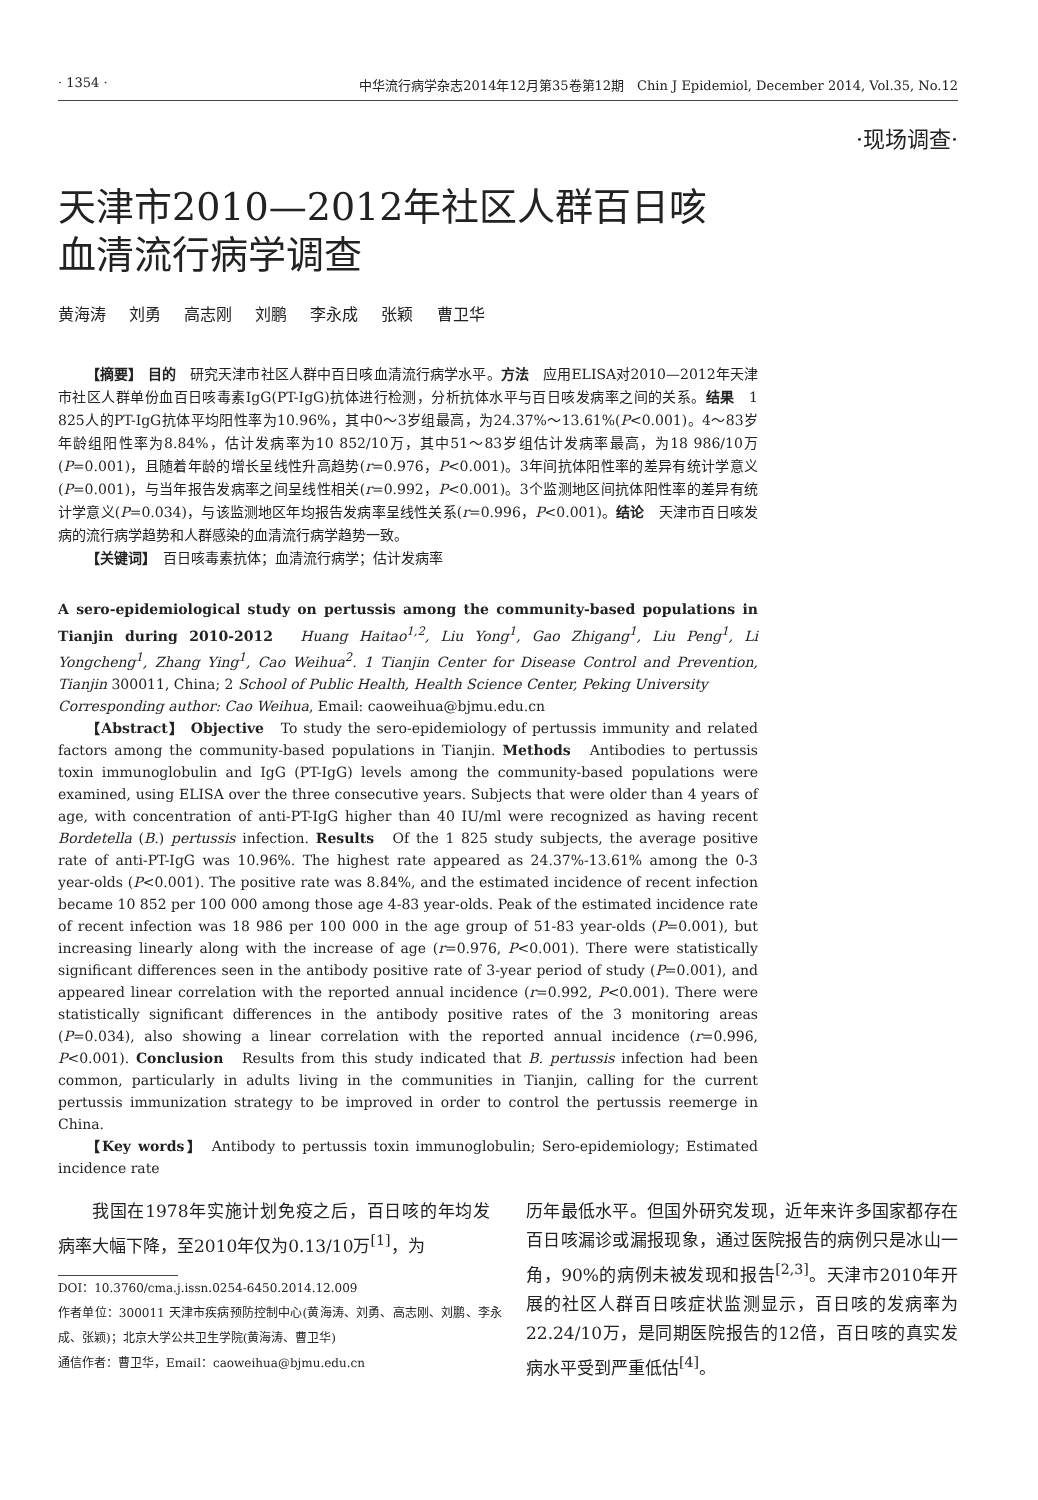· 1354 · 中华流行病学杂志2014年12月第35卷第12期　Chin J Epidemiol, December 2014, Vol.35, No.12
·现场调查·
天津市2010—2012年社区人群百日咳
血清流行病学调查
黄海涛 刘勇 高志刚 刘鹏 李永成 张颖 曹卫华
【摘要】 目的　研究天津市社区人群中百日咳血清流行病学水平。方法　应用ELISA对2010—2012年天津市社区人群单份血百日咳毒素IgG(PT-IgG)抗体进行检测，分析抗体水平与百日咳发病率之间的关系。结果　1 825人的PT-IgG抗体平均阳性率为10.96%，其中0～3岁组最高，为24.37%～13.61%(P<0.001)。4～83岁年龄组阳性率为8.84%，估计发病率为10 852/10万，其中51～83岁组估计发病率最高，为18 986/10万(P=0.001)，且随着年龄的增长呈线性升高趋势(r=0.976，P<0.001)。3年间抗体阳性率的差异有统计学意义(P=0.001)，与当年报告发病率之间呈线性相关(r=0.992，P<0.001)。3个监测地区间抗体阳性率的差异有统计学意义(P=0.034)，与该监测地区年均报告发病率呈线性关系(r=0.996，P<0.001)。结论　天津市百日咳发病的流行病学趋势和人群感染的血清流行病学趋势一致。
【关键词】　百日咳毒素抗体；血清流行病学；估计发病率
A sero-epidemiological study on pertussis among the community-based populations in Tianjin during 2010-2012　Huang Haitao<sup>1,2</sup>, Liu Yong<sup>1</sup>, Gao Zhigang<sup>1</sup>, Liu Peng<sup>1</sup>, Li Yongcheng<sup>1</sup>, Zhang Ying<sup>1</sup>, Cao Weihua<sup>2</sup>. 1 Tianjin Center for Disease Control and Prevention, Tianjin 300011, China; 2 School of Public Health, Health Science Center, Peking University
Corresponding author: Cao Weihua, Email: caoweihua@bjmu.edu.cn
【Abstract】 Objective　To study the sero-epidemiology of pertussis immunity and related factors among the community-based populations in Tianjin. Methods　Antibodies to pertussis toxin immunoglobulin and IgG (PT-IgG) levels among the community-based populations were examined, using ELISA over the three consecutive years. Subjects that were older than 4 years of age, with concentration of anti-PT-IgG higher than 40 IU/ml were recognized as having recent Bordetella (B.) pertussis infection. Results　Of the 1 825 study subjects, the average positive rate of anti-PT-IgG was 10.96%. The highest rate appeared as 24.37%-13.61% among the 0-3 year-olds (P<0.001). The positive rate was 8.84%, and the estimated incidence of recent infection became 10 852 per 100 000 among those age 4-83 year-olds. Peak of the estimated incidence rate of recent infection was 18 986 per 100 000 in the age group of 51-83 year-olds (P=0.001), but increasing linearly along with the increase of age (r=0.976, P<0.001). There were statistically significant differences seen in the antibody positive rate of 3-year period of study (P=0.001), and appeared linear correlation with the reported annual incidence (r=0.992, P<0.001). There were statistically significant differences in the antibody positive rates of the 3 monitoring areas (P=0.034), also showing a linear correlation with the reported annual incidence (r=0.996, P<0.001). Conclusion　Results from this study indicated that B. pertussis infection had been common, particularly in adults living in the communities in Tianjin, calling for the current pertussis immunization strategy to be improved in order to control the pertussis reemerge in China.
【Key words】　Antibody to pertussis toxin immunoglobulin; Sero-epidemiology; Estimated incidence rate
我国在1978年实施计划免疫之后，百日咳的年均发病率大幅下降，至2010年仅为0.13/10万<sup>[1]</sup>，为
DOI：10.3760/cma.j.issn.0254-6450.2014.12.009
作者单位：300011 天津市疾病预防控制中心(黄海涛、刘勇、高志刚、刘鹏、李永成、张颖)；北京大学公共卫生学院(黄海涛、曹卫华)
通信作者：曹卫华，Email：caoweihua@bjmu.edu.cn
历年最低水平。但国外研究发现，近年来许多国家都存在百日咳漏诊或漏报现象，通过医院报告的病例只是冰山一角，90%的病例未被发现和报告<sup>[2,3]</sup>。天津市2010年开展的社区人群百日咳症状监测显示，百日咳的发病率为22.24/10万，是同期医院报告的12倍，百日咳的真实发病水平受到严重低估<sup>[4]</sup>。